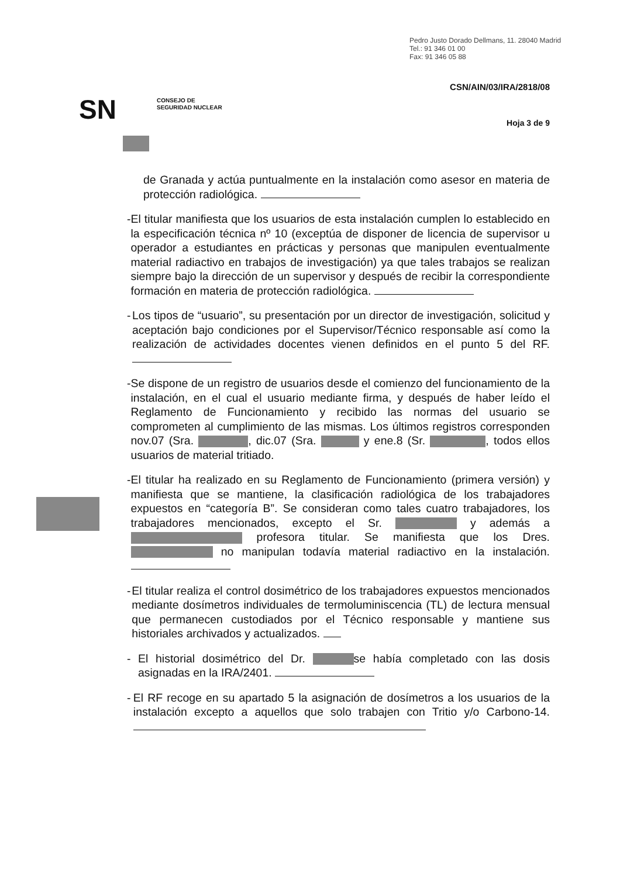Pedro Justo Dorado Dellmans, 11. 28040 Madrid
Tel.: 91 346 01 00
Fax: 91 346 05 88
CSN/AIN/03/IRA/2818/08
SN
CONSEJO DE
SEGURIDAD NUCLEAR
Hoja 3 de 9
de Granada y actúa puntualmente en la instalación como asesor en materia de protección radiológica.
- El titular manifiesta que los usuarios de esta instalación cumplen lo establecido en la especificación técnica nº 10 (exceptúa de disponer de licencia de supervisor u operador a estudiantes en prácticas y personas que manipulen eventualmente material radiactivo en trabajos de investigación) ya que tales trabajos se realizan siempre bajo la dirección de un supervisor y después de recibir la correspondiente formación en materia de protección radiológica.
- Los tipos de “usuario”, su presentación por un director de investigación, solicitud y aceptación bajo condiciones por el Supervisor/Técnico responsable así como la realización de actividades docentes vienen definidos en el punto 5 del RF.
- Se dispone de un registro de usuarios desde el comienzo del funcionamiento de la instalación, en el cual el usuario mediante firma, y después de haber leído el Reglamento de Funcionamiento y recibido las normas del usuario se comprometen al cumplimiento de las mismas. Los últimos registros corresponden nov.07 (Sra. , dic.07 (Sra. y ene.8 (Sr. , todos ellos usuarios de material tritiado.
- El titular ha realizado en su Reglamento de Funcionamiento (primera versión) y manifiesta que se mantiene, la clasificación radiológica de los trabajadores expuestos en “categoría B”. Se consideran como tales cuatro trabajadores, los trabajadores mencionados, excepto el Sr. y además a profesora titular. Se manifiesta que los Dres. no manipulan todavía material radiactivo en la instalación.
- El titular realiza el control dosimétrico de los trabajadores expuestos mencionados mediante dosímetros individuales de termoluminiscencia (TL) de lectura mensual que permanecen custodiados por el Técnico responsable y mantiene sus historiales archivados y actualizados.
- El historial dosimétrico del Dr. se había completado con las dosis asignadas en la IRA/2401.
- El RF recoge en su apartado 5 la asignación de dosímetros a los usuarios de la instalación excepto a aquellos que solo trabajen con Tritio y/o Carbono-14.